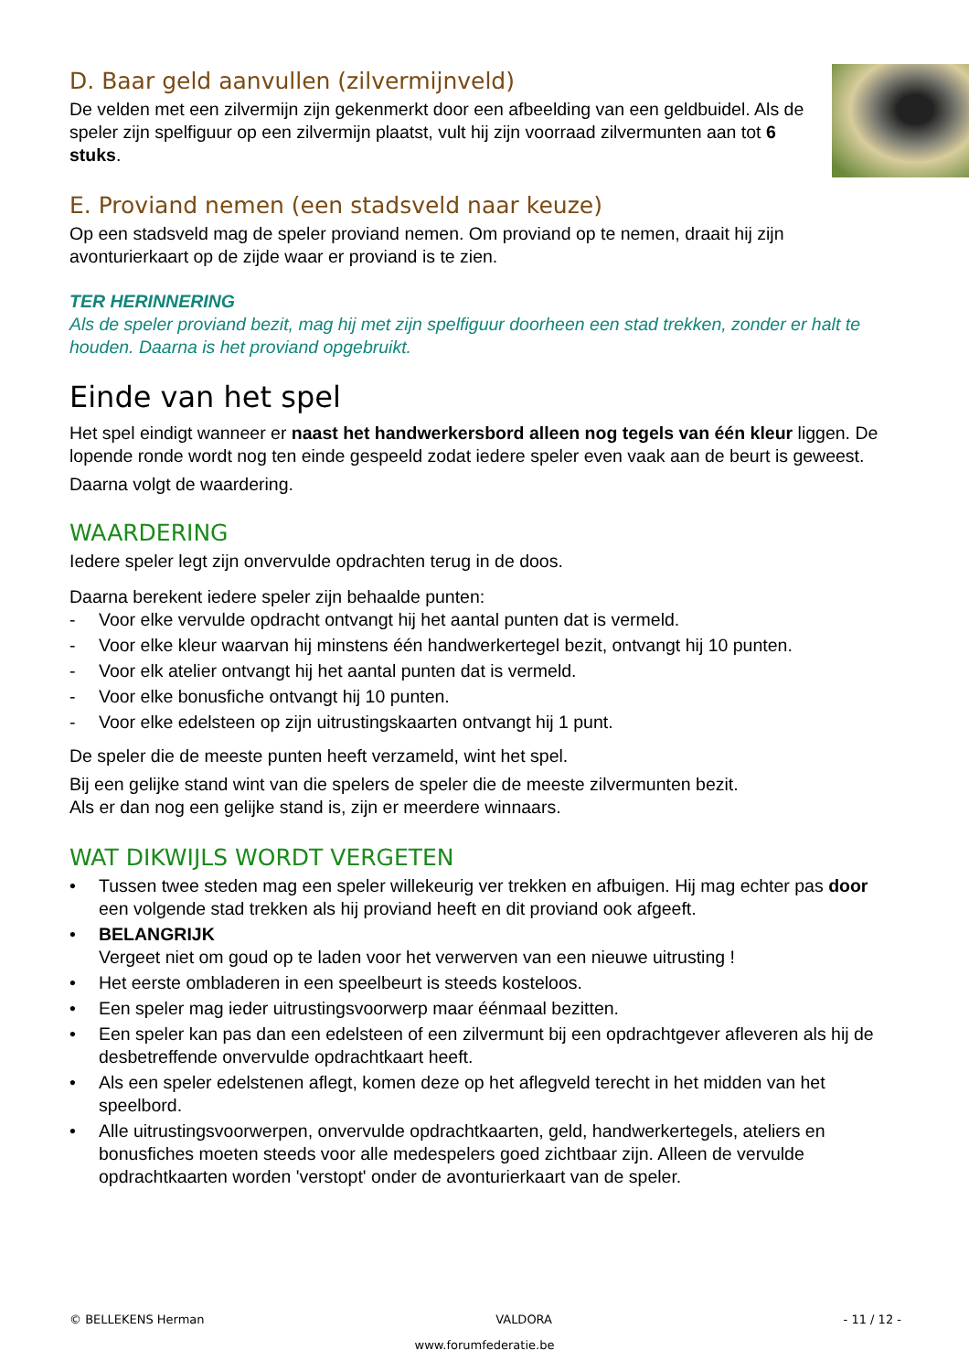D. Baar geld aanvullen (zilvermijnveld)
De velden met een zilvermijn zijn gekenmerkt door een afbeelding van een geldbuidel. Als de speler zijn spelfiguur op een zilvermijn plaatst, vult hij zijn voorraad zilvermunten aan tot 6 stuks.
E. Proviand nemen (een stadsveld naar keuze)
Op een stadsveld mag de speler proviand nemen. Om proviand op te nemen, draait hij zijn avonturierkaart op de zijde waar er proviand is te zien.
TER HERINNERING
Als de speler proviand bezit, mag hij met zijn spelfiguur doorheen een stad trekken, zonder er halt te houden. Daarna is het proviand opgebruikt.
Einde van het spel
Het spel eindigt wanneer er naast het handwerkersbord alleen nog tegels van één kleur liggen. De lopende ronde wordt nog ten einde gespeeld zodat iedere speler even vaak aan de beurt is geweest.
Daarna volgt de waardering.
WAARDERING
Iedere speler legt zijn onvervulde opdrachten terug in de doos.
Daarna berekent iedere speler zijn behaalde punten:
- Voor elke vervulde opdracht ontvangt hij het aantal punten dat is vermeld.
- Voor elke kleur waarvan hij minstens één handwerkertegel bezit, ontvangt hij 10 punten.
- Voor elk atelier ontvangt hij het aantal punten dat is vermeld.
- Voor elke bonusfiche ontvangt hij 10 punten.
- Voor elke edelsteen op zijn uitrustingskaarten ontvangt hij 1 punt.
De speler die de meeste punten heeft verzameld, wint het spel.
Bij een gelijke stand wint van die spelers de speler die de meeste zilvermunten bezit.
Als er dan nog een gelijke stand is, zijn er meerdere winnaars.
WAT DIKWIJLS WORDT VERGETEN
• Tussen twee steden mag een speler willekeurig ver trekken en afbuigen. Hij mag echter pas door een volgende stad trekken als hij proviand heeft en dit proviand ook afgeeft.
• BELANGRIJK
Vergeet niet om goud op te laden voor het verwerven van een nieuwe uitrusting !
• Het eerste ombladeren in een speelbeurt is steeds kosteloos.
• Een speler mag ieder uitrustingsvoorwerp maar éénmaal bezitten.
• Een speler kan pas dan een edelsteen of een zilvermunt bij een opdrachtgever afleveren als hij de desbetreffende onvervulde opdrachtkaart heeft.
• Als een speler edelstenen aflegt, komen deze op het aflegveld terecht in het midden van het speelbord.
• Alle uitrustingsvoorwerpen, onvervulde opdrachtkaarten, geld, handwerkertegels, ateliers en bonusfiches moeten steeds voor alle medespelers goed zichtbaar zijn. Alleen de vervulde opdrachtkaarten worden 'verstopt' onder de avonturierkaart van de speler.
© BELLEKENS Herman VALDORA - 11 / 12 -
www.forumfederatie.be